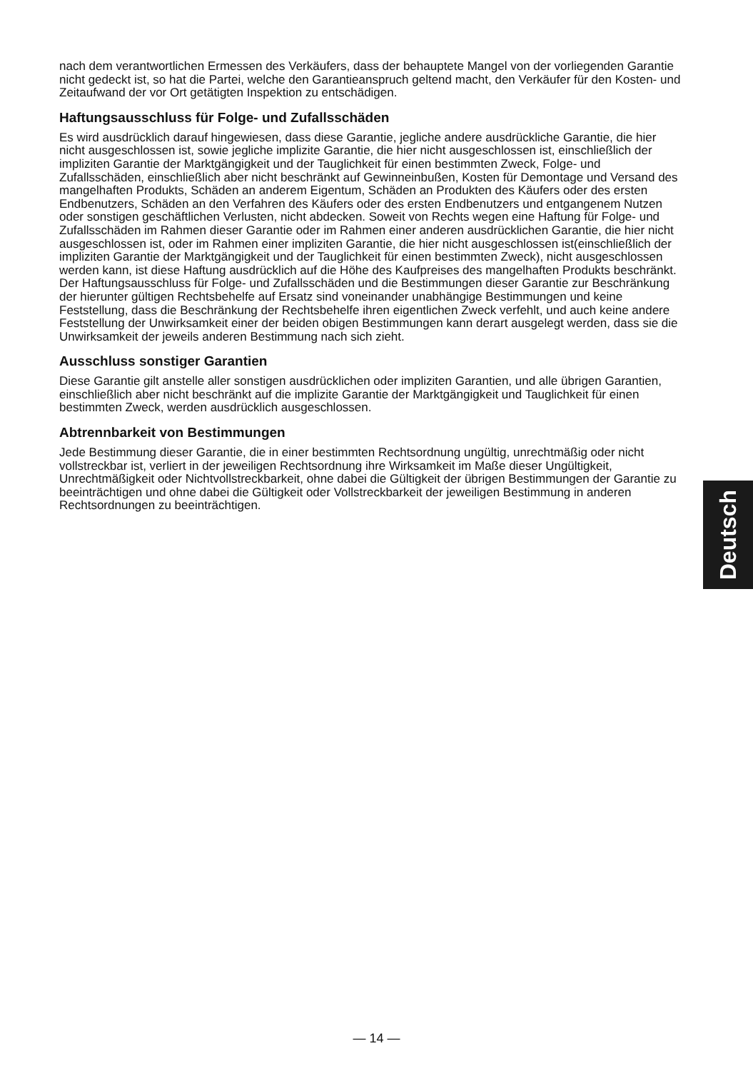nach dem verantwortlichen Ermessen des Verkäufers, dass der behauptete Mangel von der vorliegenden Garantie nicht gedeckt ist, so hat die Partei, welche den Garantieanspruch geltend macht, den Verkäufer für den Kosten- und Zeitaufwand der vor Ort getätigten Inspektion zu entschädigen.
Haftungsausschluss für Folge- und Zufallsschäden
Es wird ausdrücklich darauf hingewiesen, dass diese Garantie, jegliche andere ausdrückliche Garantie, die hier nicht ausgeschlossen ist, sowie jegliche implizite Garantie, die hier nicht ausgeschlossen ist, einschließlich der impliziten Garantie der Marktgängigkeit und der Tauglichkeit für einen bestimmten Zweck, Folge- und Zufallsschäden, einschließlich aber nicht beschränkt auf Gewinneinbußen, Kosten für Demontage und Versand des mangelhaften Produkts, Schäden an anderem Eigentum, Schäden an Produkten des Käufers oder des ersten Endbenutzers, Schäden an den Verfahren des Käufers oder des ersten Endbenutzers und entgangenem Nutzen oder sonstigen geschäftlichen Verlusten, nicht abdecken. Soweit von Rechts wegen eine Haftung für Folge- und Zufallsschäden im Rahmen dieser Garantie oder im Rahmen einer anderen ausdrücklichen Garantie, die hier nicht ausgeschlossen ist, oder im Rahmen einer impliziten Garantie, die hier nicht ausgeschlossen ist(einschließlich der impliziten Garantie der Marktgängigkeit und der Tauglichkeit für einen bestimmten Zweck), nicht ausgeschlossen werden kann, ist diese Haftung ausdrücklich auf die Höhe des Kaufpreises des mangelhaften Produkts beschränkt. Der Haftungsausschluss für Folge- und Zufallsschäden und die Bestimmungen dieser Garantie zur Beschränkung der hierunter gültigen Rechtsbehelfe auf Ersatz sind voneinander unabhängige Bestimmungen und keine Feststellung, dass die Beschränkung der Rechtsbehelfe ihren eigentlichen Zweck verfehlt, und auch keine andere Feststellung der Unwirksamkeit einer der beiden obigen Bestimmungen kann derart ausgelegt werden, dass sie die Unwirksamkeit der jeweils anderen Bestimmung nach sich zieht.
Ausschluss sonstiger Garantien
Diese Garantie gilt anstelle aller sonstigen ausdrücklichen oder impliziten Garantien, und alle übrigen Garantien, einschließlich aber nicht beschränkt auf die implizite Garantie der Marktgängigkeit und Tauglichkeit für einen bestimmten Zweck, werden ausdrücklich ausgeschlossen.
Abtrennbarkeit von Bestimmungen
Jede Bestimmung dieser Garantie, die in einer bestimmten Rechtsordnung ungültig, unrechtmäßig oder nicht vollstreckbar ist, verliert in der jeweiligen Rechtsordnung ihre Wirksamkeit im Maße dieser Ungültigkeit, Unrechtmäßigkeit oder Nichtvollstreckbarkeit, ohne dabei die Gültigkeit der übrigen Bestimmungen der Garantie zu beeinträchtigen und ohne dabei die Gültigkeit oder Vollstreckbarkeit der jeweiligen Bestimmung in anderen Rechtsordnungen zu beeinträchtigen.
Deutsch
— 14 —